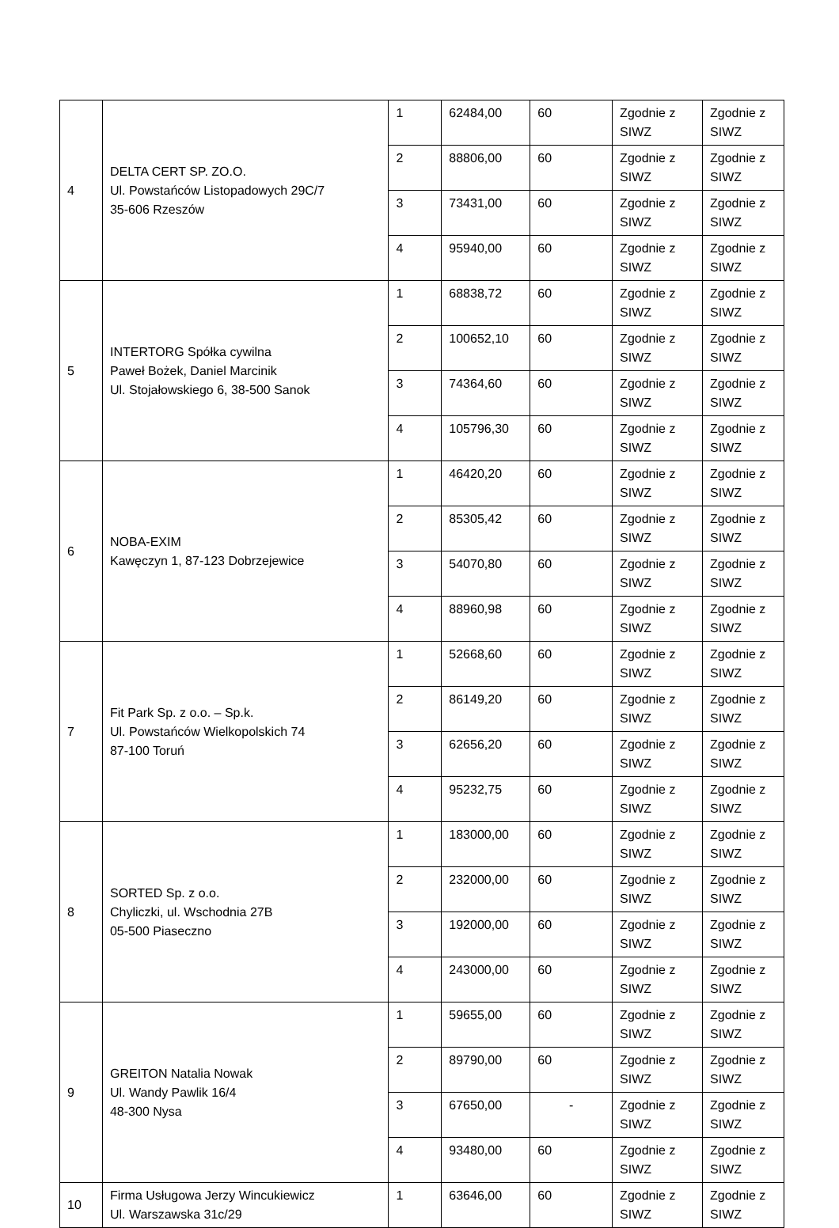| 4 | DELTA CERT SP. ZO.O. Ul. Powstańców Listopadowych 29C/7 35-606 Rzeszów | 1 | 62484,00 | 60 | Zgodnie z SIWZ | Zgodnie z SIWZ |
| | | 2 | 88806,00 | 60 | Zgodnie z SIWZ | Zgodnie z SIWZ |
| | | 3 | 73431,00 | 60 | Zgodnie z SIWZ | Zgodnie z SIWZ |
| | | 4 | 95940,00 | 60 | Zgodnie z SIWZ | Zgodnie z SIWZ |
| 5 | INTERTORG Spółka cywilna Paweł Bożek, Daniel Marcinik Ul. Stojałowskiego 6, 38-500 Sanok | 1 | 68838,72 | 60 | Zgodnie z SIWZ | Zgodnie z SIWZ |
| | | 2 | 100652,10 | 60 | Zgodnie z SIWZ | Zgodnie z SIWZ |
| | | 3 | 74364,60 | 60 | Zgodnie z SIWZ | Zgodnie z SIWZ |
| | | 4 | 105796,30 | 60 | Zgodnie z SIWZ | Zgodnie z SIWZ |
| 6 | NOBA-EXIM Kawęczyn 1, 87-123 Dobrzejewice | 1 | 46420,20 | 60 | Zgodnie z SIWZ | Zgodnie z SIWZ |
| | | 2 | 85305,42 | 60 | Zgodnie z SIWZ | Zgodnie z SIWZ |
| | | 3 | 54070,80 | 60 | Zgodnie z SIWZ | Zgodnie z SIWZ |
| | | 4 | 88960,98 | 60 | Zgodnie z SIWZ | Zgodnie z SIWZ |
| 7 | Fit Park Sp. z o.o. – Sp.k. Ul. Powstańców Wielkopolskich 74 87-100 Toruń | 1 | 52668,60 | 60 | Zgodnie z SIWZ | Zgodnie z SIWZ |
| | | 2 | 86149,20 | 60 | Zgodnie z SIWZ | Zgodnie z SIWZ |
| | | 3 | 62656,20 | 60 | Zgodnie z SIWZ | Zgodnie z SIWZ |
| | | 4 | 95232,75 | 60 | Zgodnie z SIWZ | Zgodnie z SIWZ |
| 8 | SORTED Sp. z o.o. Chyliczki, ul. Wschodnia 27B 05-500 Piaseczno | 1 | 183000,00 | 60 | Zgodnie z SIWZ | Zgodnie z SIWZ |
| | | 2 | 232000,00 | 60 | Zgodnie z SIWZ | Zgodnie z SIWZ |
| | | 3 | 192000,00 | 60 | Zgodnie z SIWZ | Zgodnie z SIWZ |
| | | 4 | 243000,00 | 60 | Zgodnie z SIWZ | Zgodnie z SIWZ |
| 9 | GREITON Natalia Nowak Ul. Wandy Pawlik 16/4 48-300 Nysa | 1 | 59655,00 | 60 | Zgodnie z SIWZ | Zgodnie z SIWZ |
| | | 2 | 89790,00 | 60 | Zgodnie z SIWZ | Zgodnie z SIWZ |
| | | 3 | 67650,00 | - | Zgodnie z SIWZ | Zgodnie z SIWZ |
| | | 4 | 93480,00 | 60 | Zgodnie z SIWZ | Zgodnie z SIWZ |
| 10 | Firma Usługowa Jerzy Wincukiewicz Ul. Warszawska 31c/29 | 1 | 63646,00 | 60 | Zgodnie z SIWZ | Zgodnie z SIWZ |